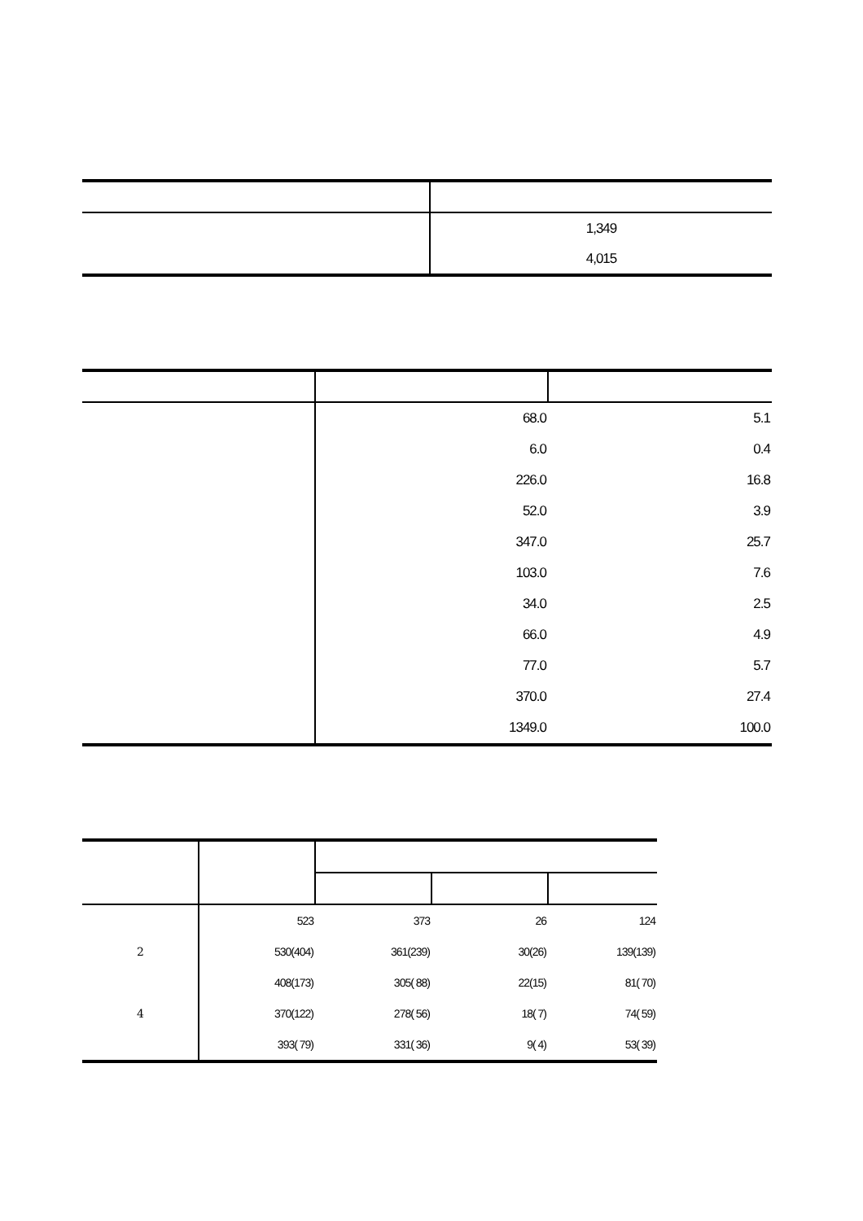| | 1,349 |
| | 4,015 |
| | 68.0 | 5.1 |
| | 6.0 | 0.4 |
| | 226.0 | 16.8 |
| | 52.0 | 3.9 |
| | 347.0 | 25.7 |
| | 103.0 | 7.6 |
| | 34.0 | 2.5 |
| | 66.0 | 4.9 |
| | 77.0 | 5.7 |
| | 370.0 | 27.4 |
| | 1349.0 | 100.0 |
| | 523 | 373 | 26 | 124 |
| 2 | 530(404) | 361(239) | 30(26) | 139(139) |
| | 408(173) | 305( 88) | 22(15) | 81( 70) |
| 4 | 370(122) | 278( 56) | 18( 7) | 74( 59) |
| | 393( 79) | 331( 36) | 9( 4) | 53( 39) |